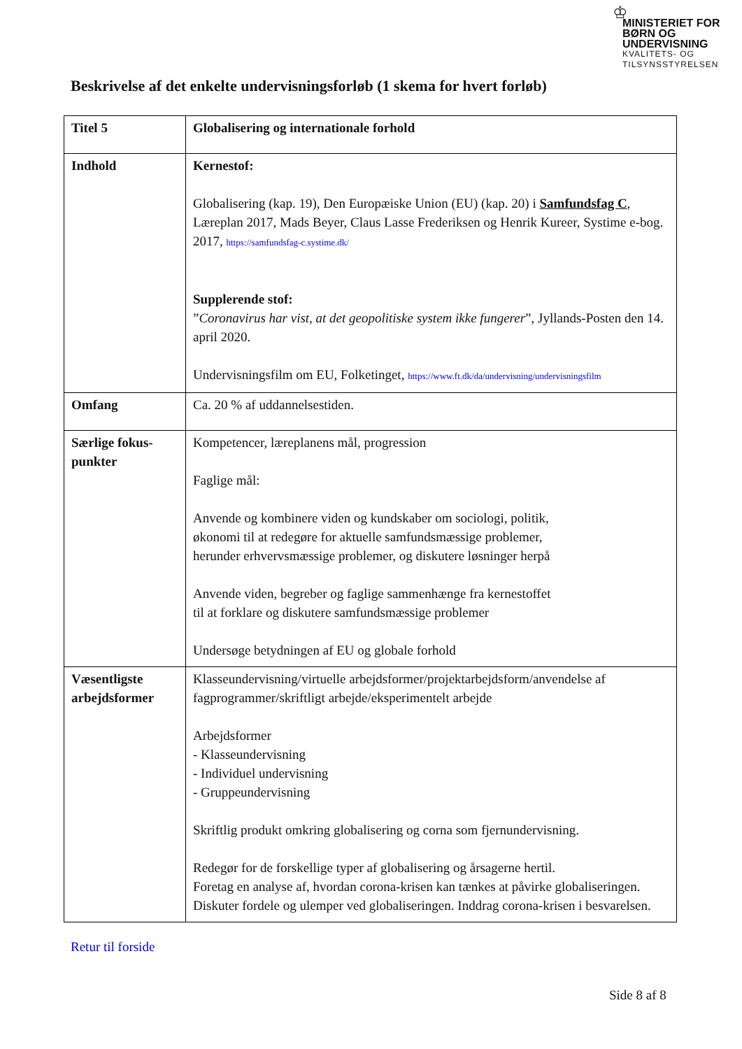♔
MINISTERIET FOR
BØRN OG
UNDERVISNING
KVALITETS- OG
TILSYNSSTYRELSEN
Beskrivelse af det enkelte undervisningsforløb (1 skema for hvert forløb)
| Titel 5 | Globalisering og internationale forhold |
| Indhold | Kernestof: Globalisering (kap. 19), Den Europæiske Union (EU) (kap. 20) i Samfundsfag C , Læreplan 2017, Mads Beyer, Claus Lasse Frederiksen og Henrik Kureer, Systime e-bog. 2017, https://samfundsfag-c.systime.dk/ Supplerende stof: ” Coronavirus har vist, at det geopolitiske system ikke fungerer ”, Jyllands-Posten den 14. april 2020. Undervisningsfilm om EU, Folketinget, https://www.ft.dk/da/undervisning/undervisningsfilm |
| Omfang | Ca. 20 % af uddannelsestiden. |
| Særlige fokus- punkter | Kompetencer, læreplanens mål, progression Faglige mål: Anvende og kombinere viden og kundskaber om sociologi, politik, økonomi til at redegøre for aktuelle samfundsmæssige problemer, herunder erhvervsmæssige problemer, og diskutere løsninger herpå Anvende viden, begreber og faglige sammenhænge fra kernestoffet til at forklare og diskutere samfundsmæssige problemer Undersøge betydningen af EU og globale forhold |
| Væsentligste arbejdsformer | Klasseundervisning/virtuelle arbejdsformer/projektarbejdsform/anvendelse af fagprogrammer/skriftligt arbejde/eksperimentelt arbejde Arbejdsformer - Klasseundervisning - Individuel undervisning - Gruppeundervisning Skriftlig produkt omkring globalisering og corna som fjernundervisning. Redegør for de forskellige typer af globalisering og årsagerne hertil. Foretag en analyse af, hvordan corona-krisen kan tænkes at påvirke globaliseringen. Diskuter fordele og ulemper ved globaliseringen. Inddrag corona-krisen i besvarelsen. |
Retur til forside
Side 8 af 8